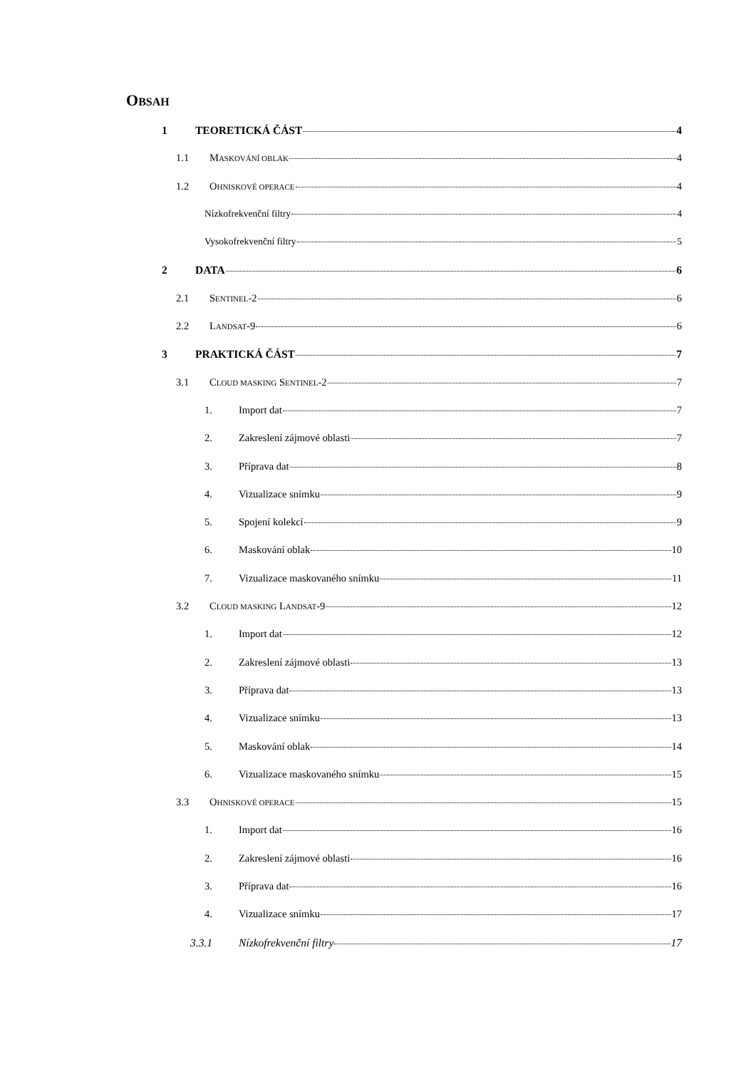OBSAH
1 TEORETICKÁ ČÁST 4
1.1 MASKOVÁNÍ OBLAK 4
1.2 OHNISKOVÉ OPERACE 4
Nízkofrekvenční filtry 4
Vysokofrekvenční filtry 5
2 DATA 6
2.1 SENTINEL-2 6
2.2 LANDSAT-9 6
3 PRAKTICKÁ ČÁST 7
3.1 CLOUD MASKING SENTINEL-2 7
1. Import dat 7
2. Zakreslení zájmové oblasti 7
3. Příprava dat 8
4. Vizualizace snímku 9
5. Spojení kolekcí 9
6. Maskování oblak 10
7. Vizualizace maskovaného snímku 11
3.2 CLOUD MASKING LANDSAT-9 12
1. Import dat 12
2. Zakreslení zájmové oblasti 13
3. Příprava dat 13
4. Vizualizace snímku 13
5. Maskování oblak 14
6. Vizualizace maskovaného snímku 15
3.3 OHNISKOVÉ OPERACE 15
1. Import dat 16
2. Zakreslení zájmové oblasti 16
3. Příprava dat 16
4. Vizualizace snímku 17
3.3.1 Nízkofrekvenční filtry 17